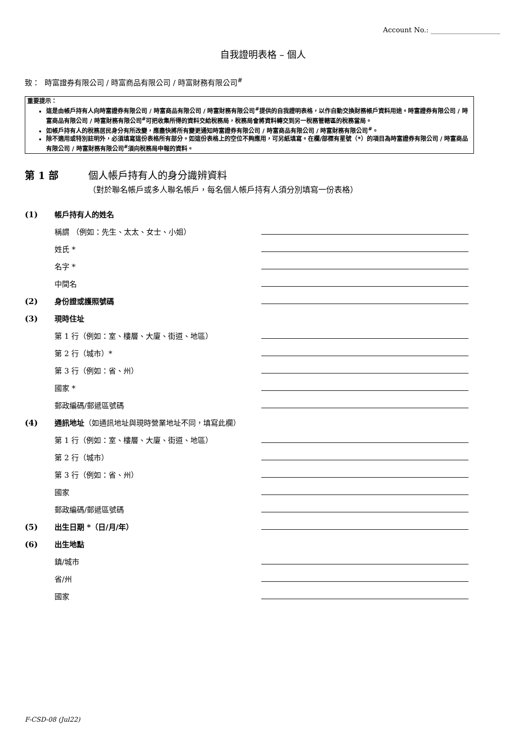Account No.: ____________________
自我證明表格 – 個人
致： 時富證券有限公司 / 時富商品有限公司 / 時富財務有限公司<sup>#</sup>
重要提示：
這是由帳戶持有人向時富證券有限公司 / 時富商品有限公司 / 時富財務有限公司<sup>#</sup>提供的自我證明表格，以作自動交換財務帳戶資料用途。時富證券有限公司 / 時富商品有限公司 / 時富財務有限公司<sup>#</sup>可把收集所得的資料交給稅務局，稅務局會將資料轉交到另一稅務管轄區的稅務當局。
如帳戶持有人的稅務居民身分有所改變，應盡快將所有變更通知時富證券有限公司 / 時富商品有限公司 / 時富財務有限公司<sup>#</sup>。
除不適用或特別註明外，必須填寫這份表格所有部分。如這份表格上的空位不夠應用，可另紙填寫。在欄/部標有星號（*）的項目為時富證券有限公司 / 時富商品有限公司 / 時富財務有限公司<sup>#</sup>須向稅務局申報的資料。
第 1 部 個人帳戶持有人的身分識辨資料
（對於聯名帳戶或多人聯名帳戶，每名個人帳戶持有人須分別填寫一份表格）
(1) 帳戶持有人的姓名
稱謂 （例如：先生、太太、女士、小姐）
姓氏 *
名字 *
中間名
(2) 身份證或護照號碼
(3) 現時住址
第 1 行（例如：室、樓層、大廈、街道、地區）
第 2 行（城市）*
第 3 行（例如：省、州）
國家 *
郵政編碼/郵遞區號碼
(4) 通訊地址（如通訊地址與現時營業地址不同，填寫此欄）
第 1 行（例如：室、樓層、大廈、街道、地區）
第 2 行（城市）
第 3 行（例如：省、州）
國家
郵政編碼/郵遞區號碼
(5) 出生日期 *（日/月/年）
(6) 出生地點
鎮/城市
省/州
國家
F-CSD-08 (Jul22)